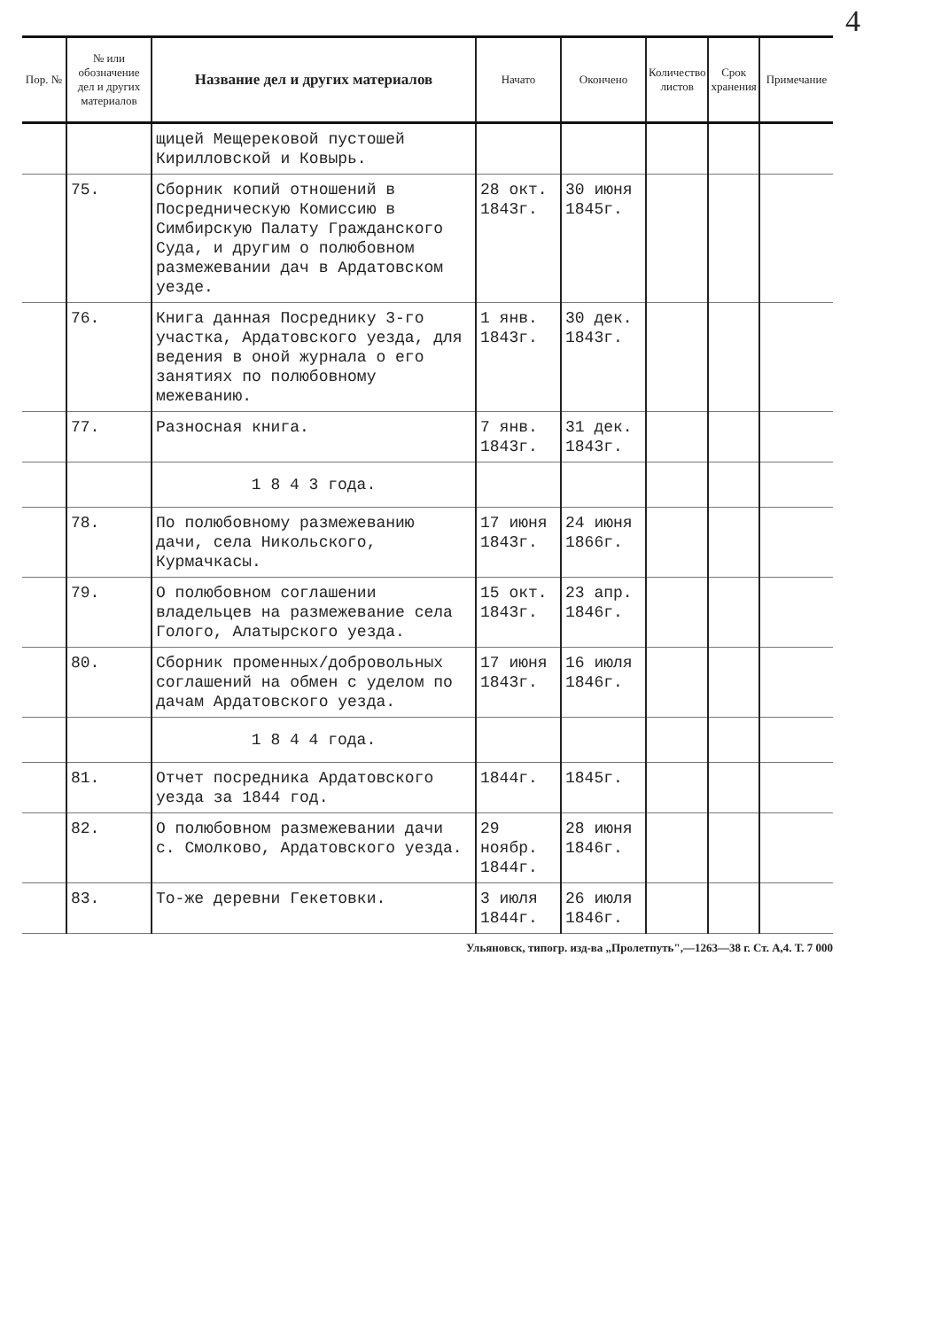4
| Пор. № | № или обозначение дел и других материалов | Название дел и других материалов | Начато | Окончено | Количество листов | Срок хранения | Примечание |
| --- | --- | --- | --- | --- | --- | --- | --- |
| | | щицей Мещерековой пустошей Кирилловской и Ковырь. | | | | | |
| | 75. | Сборник копий отношений в Посредническую Комиссию в Симбирскую Палату Гражданского Суда, и другим о полюбовном размежевании дач в Ардатовском уезде. | 28 окт. 1843г. | 30 июня 1845г. | | | |
| | 76. | Книга данная Посреднику 3-го участка, Ардатовского уезда, для ведения в оной журнала о его занятиях по полюбовному межеванию. | 1 янв. 1843г. | 30 дек. 1843г. | | | |
| | 77. | Разносная книга. | 7 янв. 1843г. | 31 дек. 1843г. | | | |
| | | 1 8 4 3 года. | | | | | |
| | 78. | По полюбовному размежеванию дачи, села Никольского, Курмачкасы. | 17 июня 1843г. | 24 июня 1866г. | | | |
| | 79. | О полюбовном соглашении владельцев на размежевание села Голого, Алатырского уезда. | 15 окт. 1843г. | 23 апр. 1846г. | | | |
| | 80. | Сборник променных/добровольных соглашений на обмен с уделом по дачам Ардатовского уезда. | 17 июня 1843г. | 16 июля 1846г. | | | |
| | | 1 8 4 4 года. | | | | | |
| | 81. | Отчет посредника Ардатовского уезда за 1844 год. | 1844г. | 1845г. | | | |
| | 82. | О полюбовном размежевании дачи с. Смолково, Ардатовского уезда. | 29 ноябр. 1844г. | 28 июня 1846г. | | | |
| | 83. | То-же деревни Гекетовки. | 3 июля 1844г. | 26 июля 1846г. | | | |
Ульяновск, типогр. изд-ва „Пролетпуть",—1263—38 г. Ст. А,4. Т. 7 000